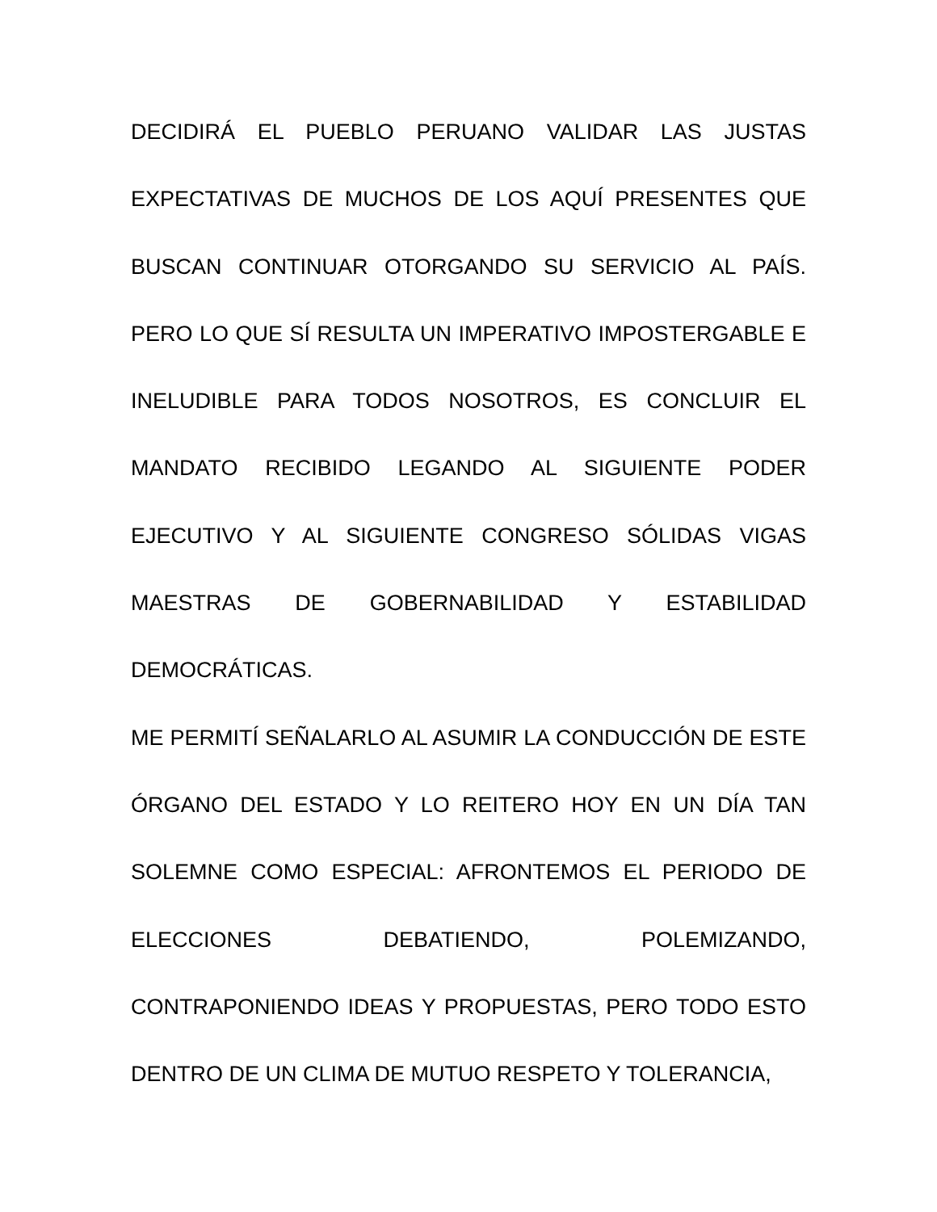DECIDIRÁ EL PUEBLO PERUANO VALIDAR LAS JUSTAS EXPECTATIVAS DE MUCHOS DE LOS AQUÍ PRESENTES QUE BUSCAN CONTINUAR OTORGANDO SU SERVICIO AL PAÍS. PERO LO QUE SÍ RESULTA UN IMPERATIVO IMPOSTERGABLE E INELUDIBLE PARA TODOS NOSOTROS, ES CONCLUIR EL MANDATO RECIBIDO LEGANDO AL SIGUIENTE PODER EJECUTIVO Y AL SIGUIENTE CONGRESO SÓLIDAS VIGAS MAESTRAS DE GOBERNABILIDAD Y ESTABILIDAD DEMOCRÁTICAS.
ME PERMITÍ SEÑALARLO AL ASUMIR LA CONDUCCIÓN DE ESTE ÓRGANO DEL ESTADO Y LO REITERO HOY EN UN DÍA TAN SOLEMNE COMO ESPECIAL: AFRONTEMOS EL PERIODO DE ELECCIONES DEBATIENDO, POLEMIZANDO, CONTRAPONIENDO IDEAS Y PROPUESTAS, PERO TODO ESTO DENTRO DE UN CLIMA DE MUTUO RESPETO Y TOLERANCIA,